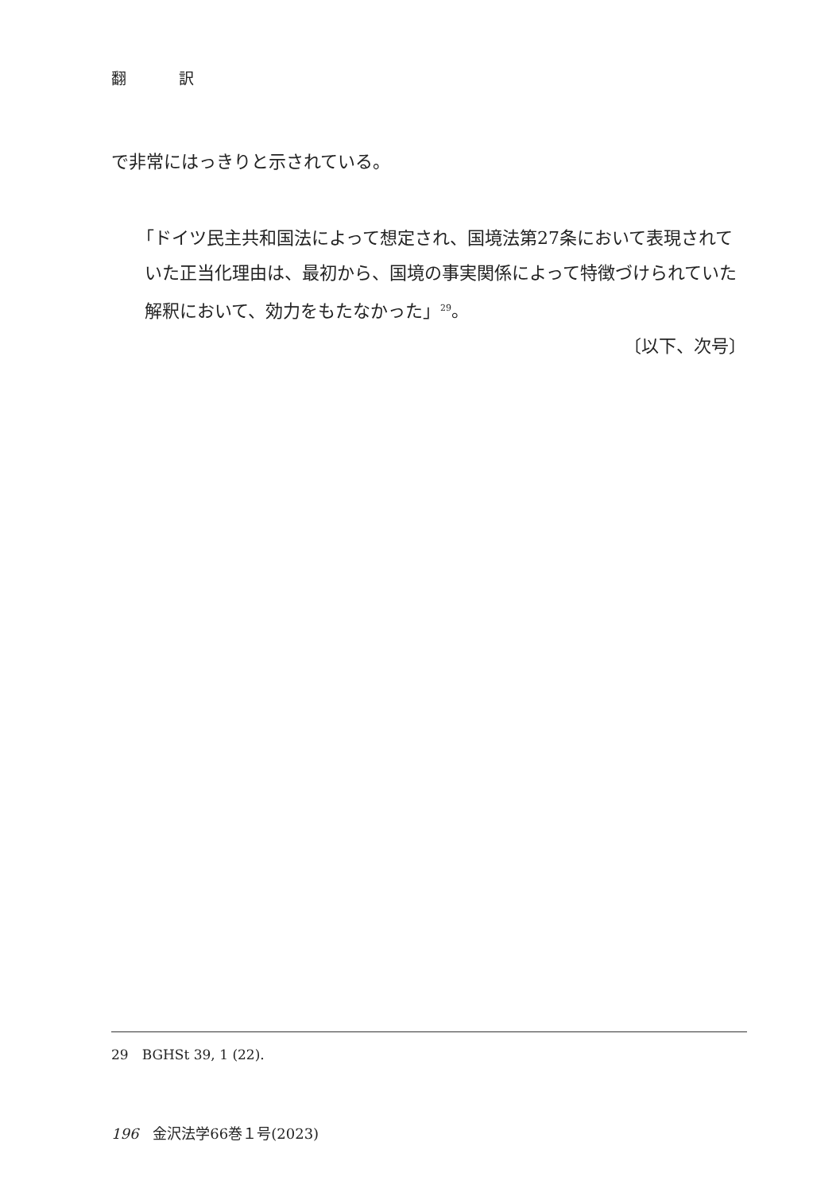翻 訳
で非常にはっきりと示されている。
「ドイツ民主共和国法によって想定され、国境法第27条において表現されていた正当化理由は、最初から、国境の事実関係によって特徴づけられていた解釈において、効力をもたなかった」<sup>29</sup>。
〔以下、次号〕
29　BGHSt 39, 1 (22).
196　金沢法学66巻１号(2023)